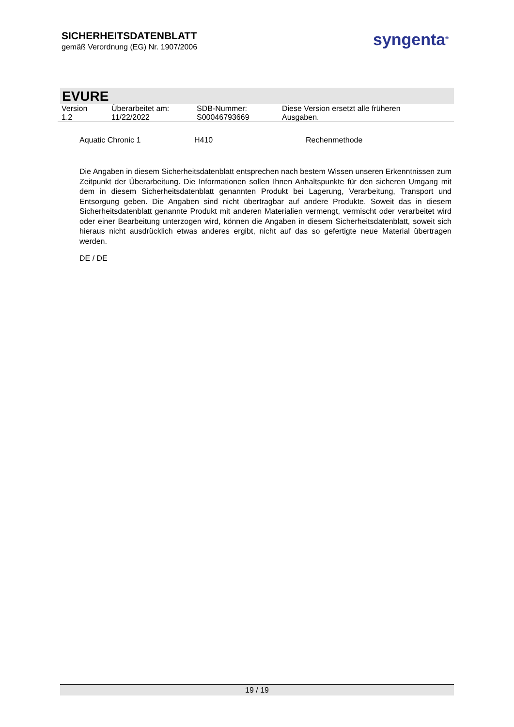SICHERHEITSDATENBLATT
gemäß Verordnung (EG) Nr. 1907/2006
syngenta<sup>®</sup>
EVURE
| Version 1.2 | Überarbeitet am: 11/22/2022 | SDB-Nummer: S00046793669 | Diese Version ersetzt alle früheren Ausgaben. |
| Aquatic Chronic 1 | H410 | Rechenmethode |
Die Angaben in diesem Sicherheitsdatenblatt entsprechen nach bestem Wissen unseren Erkenntnissen zum Zeitpunkt der Überarbeitung. Die Informationen sollen Ihnen Anhaltspunkte für den sicheren Umgang mit dem in diesem Sicherheitsdatenblatt genannten Produkt bei Lagerung, Verarbeitung, Transport und Entsorgung geben. Die Angaben sind nicht übertragbar auf andere Produkte. Soweit das in diesem Sicherheitsdatenblatt genannte Produkt mit anderen Materialien vermengt, vermischt oder verarbeitet wird oder einer Bearbeitung unterzogen wird, können die Angaben in diesem Sicherheitsdatenblatt, soweit sich hieraus nicht ausdrücklich etwas anderes ergibt, nicht auf das so gefertigte neue Material übertragen werden.
DE / DE
19 / 19